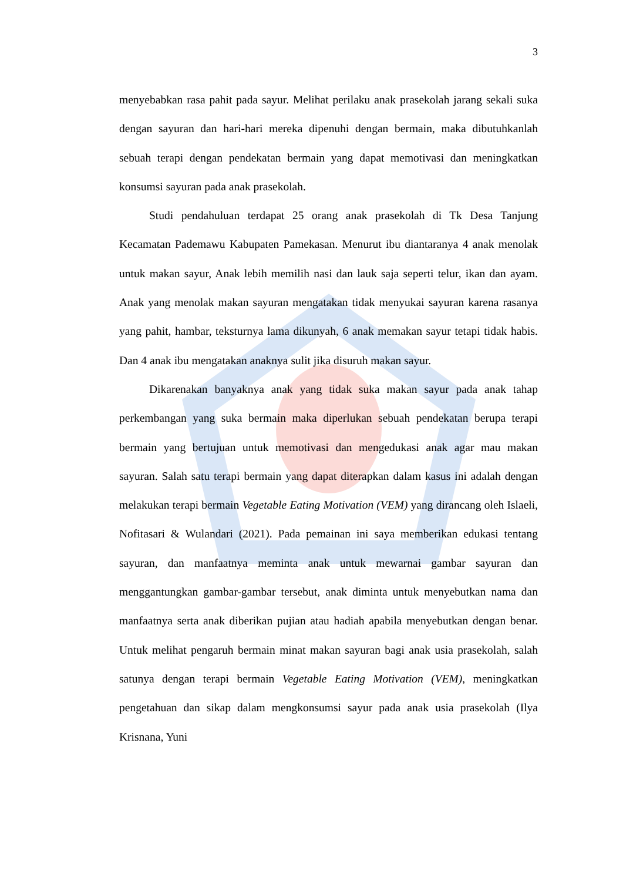3
menyebabkan rasa pahit pada sayur. Melihat perilaku anak prasekolah jarang sekali suka dengan sayuran dan hari-hari mereka dipenuhi dengan bermain, maka dibutuhkanlah sebuah terapi dengan pendekatan bermain yang dapat memotivasi dan meningkatkan konsumsi sayuran pada anak prasekolah.
Studi pendahuluan terdapat 25 orang anak prasekolah di Tk Desa Tanjung Kecamatan Pademawu Kabupaten Pamekasan. Menurut ibu diantaranya 4 anak menolak untuk makan sayur, Anak lebih memilih nasi dan lauk saja seperti telur, ikan dan ayam. Anak yang menolak makan sayuran mengatakan tidak menyukai sayuran karena rasanya yang pahit, hambar, teksturnya lama dikunyah, 6 anak memakan sayur tetapi tidak habis. Dan 4 anak ibu mengatakan anaknya sulit jika disuruh makan sayur.
Dikarenakan banyaknya anak yang tidak suka makan sayur pada anak tahap perkembangan yang suka bermain maka diperlukan sebuah pendekatan berupa terapi bermain yang bertujuan untuk memotivasi dan mengedukasi anak agar mau makan sayuran. Salah satu terapi bermain yang dapat diterapkan dalam kasus ini adalah dengan melakukan terapi bermain Vegetable Eating Motivation (VEM) yang dirancang oleh Islaeli, Nofitasari & Wulandari (2021). Pada pemainan ini saya memberikan edukasi tentang sayuran, dan manfaatnya meminta anak untuk mewarnai gambar sayuran dan menggantungkan gambar-gambar tersebut, anak diminta untuk menyebutkan nama dan manfaatnya serta anak diberikan pujian atau hadiah apabila menyebutkan dengan benar. Untuk melihat pengaruh bermain minat makan sayuran bagi anak usia prasekolah, salah satunya dengan terapi bermain Vegetable Eating Motivation (VEM), meningkatkan pengetahuan dan sikap dalam mengkonsumsi sayur pada anak usia prasekolah (Ilya Krisnana, Yuni